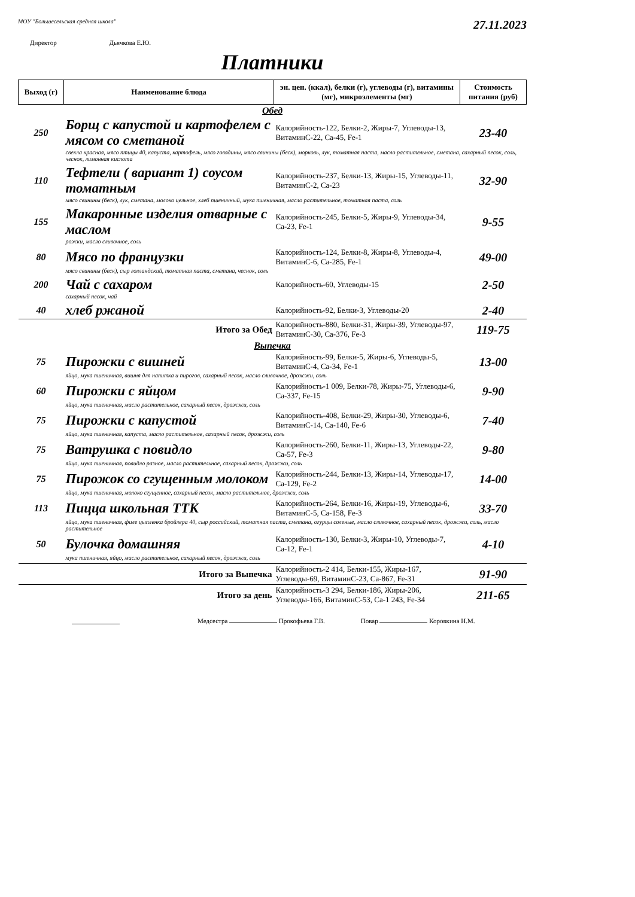МОУ "Большесельская средняя школа" 27.11.2023
Директор Дьячкова Е.Ю.
Платники
| Выход (г) | Наименование блюда | эн. цен. (ккал), белки (г), углеводы (г), витамины (мг), микроэлементы (мг) | Стоимость питания (руб) |
| --- | --- | --- | --- |
| Обед | | | |
| 250 | Борщ с капустой и картофелем с мясом со сметаной | Калорийность-122, Белки-2, Жиры-7, Углеводы-13, ВитаминС-22, Ca-45, Fe-1 | 23-40 |
| | свекла красная, мясо птицы 40, капуста, картофель, мясо говядины, мясо свинины (беск), морковь, лук, томатная паста, масло растительное, сметана, сахарный песок, соль, чеснок, лимонная кислота | | |
| 110 | Тефтели ( вариант 1) соусом томатным | Калорийность-237, Белки-13, Жиры-15, Углеводы-11, ВитаминС-2, Ca-23 | 32-90 |
| | мясо свинины (беск), лук, сметана, молоко цельное, хлеб пшеничный, мука пшеничная, масло растительное, томатная паста, соль | | |
| 155 | Макаронные изделия отварные с маслом | Калорийность-245, Белки-5, Жиры-9, Углеводы-34, Ca-23, Fe-1 | 9-55 |
| | рожки, масло сливочное, соль | | |
| 80 | Мясо по французки | Калорийность-124, Белки-8, Жиры-8, Углеводы-4, ВитаминС-6, Ca-285, Fe-1 | 49-00 |
| | мясо свинины (беск), сыр голландский, томатная паста, сметана, чеснок, соль | | |
| 200 | Чай с сахаром | Калорийность-60, Углеводы-15 | 2-50 |
| | сахарный песок, чай | | |
| 40 | хлеб ржаной | Калорийность-92, Белки-3, Углеводы-20 | 2-40 |
| | Итого за Обед | Калорийность-880, Белки-31, Жиры-39, Углеводы-97, ВитаминС-30, Ca-376, Fe-3 | 119-75 |
| Выпечка | | | |
| 75 | Пирожки с вишней | Калорийность-99, Белки-5, Жиры-6, Углеводы-5, ВитаминС-4, Ca-34, Fe-1 | 13-00 |
| | яйцо, мука пшеничная, вишня для напитка и пирогов, сахарный песок, масло сливочное, дрожжи, соль | | |
| 60 | Пирожки с яйцом | Калорийность-1 009, Белки-78, Жиры-75, Углеводы-6, Ca-337, Fe-15 | 9-90 |
| | яйцо, мука пшеничная, масло растительное, сахарный песок, дрожжи, соль | | |
| 75 | Пирожки с капустой | Калорийность-408, Белки-29, Жиры-30, Углеводы-6, ВитаминС-14, Ca-140, Fe-6 | 7-40 |
| | яйцо, мука пшеничная, капуста, масло растительное, сахарный песок, дрожжи, соль | | |
| 75 | Ватрушка с повидло | Калорийность-260, Белки-11, Жиры-13, Углеводы-22, Ca-57, Fe-3 | 9-80 |
| | яйцо, мука пшеничная, повидло разное, масло растительное, сахарный песок, дрожжи, соль | | |
| 75 | Пирожок со сгущенным молоком | Калорийность-244, Белки-13, Жиры-14, Углеводы-17, Ca-129, Fe-2 | 14-00 |
| | яйцо, мука пшеничная, молоко сгущенное, сахарный песок, масло растительное, дрожжи, соль | | |
| 113 | Пицца школьная ТТК | Калорийность-264, Белки-16, Жиры-19, Углеводы-6, ВитаминС-5, Ca-158, Fe-3 | 33-70 |
| | яйцо, мука пшеничная, филе цыпленка бройлера 40, сыр российский, томатная паста, сметана, огурцы соленые, масло сливочное, сахарный песок, дрожжи, соль, масло растительное | | |
| 50 | Булочка домашняя | Калорийность-130, Белки-3, Жиры-10, Углеводы-7, Ca-12, Fe-1 | 4-10 |
| | мука пшеничная, яйцо, масло растительное, сахарный песок, дрожжи, соль | | |
| | Итого за Выпечка | Калорийность-2 414, Белки-155, Жиры-167, Углеводы-69, ВитаминС-23, Ca-867, Fe-31 | 91-90 |
| | Итого за день | Калорийность-3 294, Белки-186, Жиры-206, Углеводы-166, ВитаминС-53, Ca-1 243, Fe-34 | 211-65 |
Медсестра Прокофьева Г.В. Повар Коровкина Н.М.